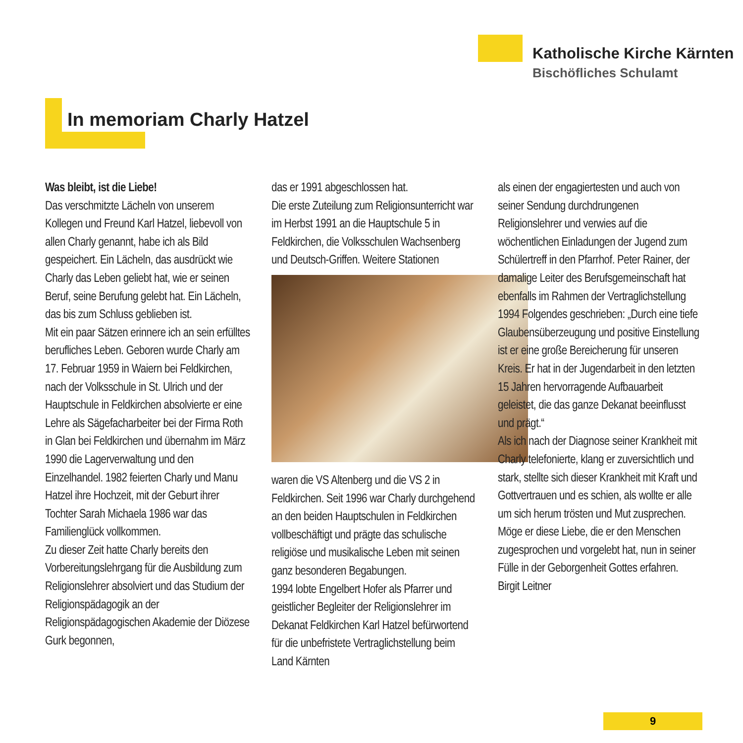Katholische Kirche Kärnten
Bischöfliches Schulamt
In memoriam Charly Hatzel
Was bleibt, ist die Liebe!
Das verschmitzte Lächeln von unserem Kollegen und Freund Karl Hatzel, liebevoll von allen Charly genannt, habe ich als Bild gespeichert. Ein Lächeln, das ausdrückt wie Charly das Leben geliebt hat, wie er seinen Beruf, seine Berufung gelebt hat. Ein Lächeln, das bis zum Schluss geblieben ist.
Mit ein paar Sätzen erinnere ich an sein erfülltes berufliches Leben. Geboren wurde Charly am 17. Februar 1959 in Waiern bei Feldkirchen, nach der Volksschule in St. Ulrich und der Hauptschule in Feldkirchen absolvierte er eine Lehre als Sägefacharbeiter bei der Firma Roth in Glan bei Feldkirchen und übernahm im März 1990 die Lagerverwaltung und den Einzelhandel. 1982 feierten Charly und Manu Hatzel ihre Hochzeit, mit der Geburt ihrer Tochter Sarah Michaela 1986 war das Familienglück vollkommen.
Zu dieser Zeit hatte Charly bereits den Vorbereitungslehrgang für die Ausbildung zum Religionslehrer absolviert und das Studium der Religionspädagogik an der Religionspädagogischen Akademie der Diözese Gurk begonnen,
das er 1991 abgeschlossen hat.
Die erste Zuteilung zum Religionsunterricht war im Herbst 1991 an die Hauptschule 5 in Feldkirchen, die Volksschulen Wachsenberg und Deutsch-Griffen. Weitere Stationen
waren die VS Altenberg und die VS 2 in Feldkirchen. Seit 1996 war Charly durchgehend an den beiden Hauptschulen in Feldkirchen vollbeschäftigt und prägte das schulische religiöse und musikalische Leben mit seinen ganz besonderen Begabungen.
1994 lobte Engelbert Hofer als Pfarrer und geistlicher Begleiter der Religionslehrer im Dekanat Feldkirchen Karl Hatzel befürwortend für die unbefristete Vertraglichstellung beim Land Kärnten
als einen der engagiertesten und auch von seiner Sendung durchdrungenen Religionslehrer und verwies auf die wöchentlichen Einladungen der Jugend zum Schülertreff in den Pfarrhof. Peter Rainer, der damalige Leiter des Berufsgemeinschaft hat ebenfalls im Rahmen der Vertraglichstellung 1994 Folgendes geschrieben: „Durch eine tiefe Glaubensüberzeugung und positive Einstellung ist er eine große Bereicherung für unseren Kreis. Er hat in der Jugendarbeit in den letzten 15 Jahren hervorragende Aufbauarbeit geleistet, die das ganze Dekanat beeinflusst und prägt.“
Als ich nach der Diagnose seiner Krankheit mit Charly telefonierte, klang er zuversichtlich und stark, stellte sich dieser Krankheit mit Kraft und Gottvertrauen und es schien, als wollte er alle um sich herum trösten und Mut zusprechen. Möge er diese Liebe, die er den Menschen zugesprochen und vorgelebt hat, nun in seiner Fülle in der Geborgenheit Gottes erfahren.
Birgit Leitner
9